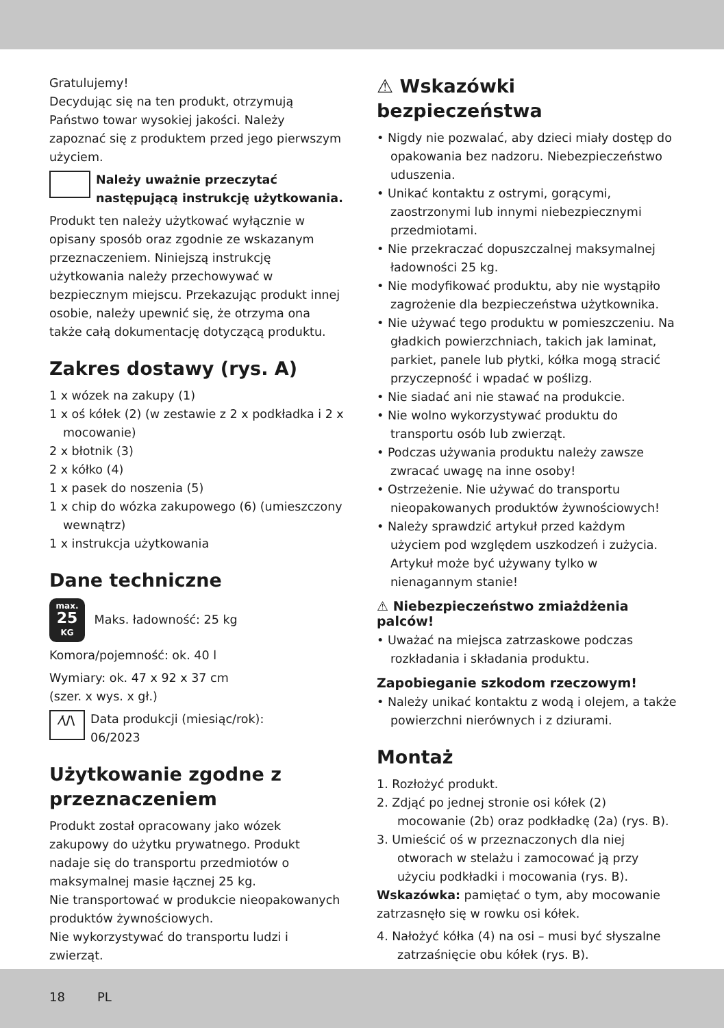Gratulujemy!
Decydując się na ten produkt, otrzymują Państwo towar wysokiej jakości. Należy zapoznać się z produktem przed jego pierwszym użyciem.
Należy uważnie przeczytać następującą instrukcję użytkowania.
Produkt ten należy użytkować wyłącznie w opisany sposób oraz zgodnie ze wskazanym przeznaczeniem. Niniejszą instrukcję użytkowania należy przechowywać w bezpiecznym miejscu. Przekazując produkt innej osobie, należy upewnić się, że otrzyma ona także całą dokumentację dotyczącą produktu.
Zakres dostawy (rys. A)
1 x wózek na zakupy (1)
1 x oś kółek (2) (w zestawie z 2 x podkładka i 2 x mocowanie)
2 x błotnik (3)
2 x kółko (4)
1 x pasek do noszenia (5)
1 x chip do wózka zakupowego (6) (umieszczony wewnątrz)
1 x instrukcja użytkowania
Dane techniczne
max.
25
KG Maks. ładowność: 25 kg
Komora/pojemność: ok. 40 l
Wymiary: ok. 47 x 92 x 37 cm
(szer. x wys. x gł.)
⁄\/\ Data produkcji (miesiąc/rok):
06/2023
Użytkowanie zgodne z przeznaczeniem
Produkt został opracowany jako wózek zakupowy do użytku prywatnego. Produkt nadaje się do transportu przedmiotów o maksymalnej masie łącznej 25 kg.
Nie transportować w produkcie nieopakowanych produktów żywnościowych.
Nie wykorzystywać do transportu ludzi i zwierząt.
⚠ Wskazówki bezpieczeństwa
• Nigdy nie pozwalać, aby dzieci miały dostęp do opakowania bez nadzoru. Niebezpieczeństwo uduszenia.
• Unikać kontaktu z ostrymi, gorącymi, zaostrzonymi lub innymi niebezpiecznymi przedmiotami.
• Nie przekraczać dopuszczalnej maksymalnej ładowności 25 kg.
• Nie modyfikować produktu, aby nie wystąpiło zagrożenie dla bezpieczeństwa użytkownika.
• Nie używać tego produktu w pomieszczeniu. Na gładkich powierzchniach, takich jak laminat, parkiet, panele lub płytki, kółka mogą stracić przyczepność i wpadać w poślizg.
• Nie siadać ani nie stawać na produkcie.
• Nie wolno wykorzystywać produktu do transportu osób lub zwierząt.
• Podczas używania produktu należy zawsze zwracać uwagę na inne osoby!
• Ostrzeżenie. Nie używać do transportu nieopakowanych produktów żywnościowych!
• Należy sprawdzić artykuł przed każdym użyciem pod względem uszkodzeń i zużycia. Artykuł może być używany tylko w nienagannym stanie!
⚠ Niebezpieczeństwo zmiażdżenia palców!
• Uważać na miejsca zatrzaskowe podczas rozkładania i składania produktu.
Zapobieganie szkodom rzeczowym!
• Należy unikać kontaktu z wodą i olejem, a także powierzchni nierównych i z dziurami.
Montaż
1. Rozłożyć produkt.
2. Zdjąć po jednej stronie osi kółek (2) mocowanie (2b) oraz podkładkę (2a) (rys. B).
3. Umieścić oś w przeznaczonych dla niej otworach w stelażu i zamocować ją przy użyciu podkładki i mocowania (rys. B).
Wskazówka: pamiętać o tym, aby mocowanie zatrzasnęło się w rowku osi kółek.
4. Nałożyć kółka (4) na osi – musi być słyszalne zatrzaśnięcie obu kółek (rys. B).
18 PL